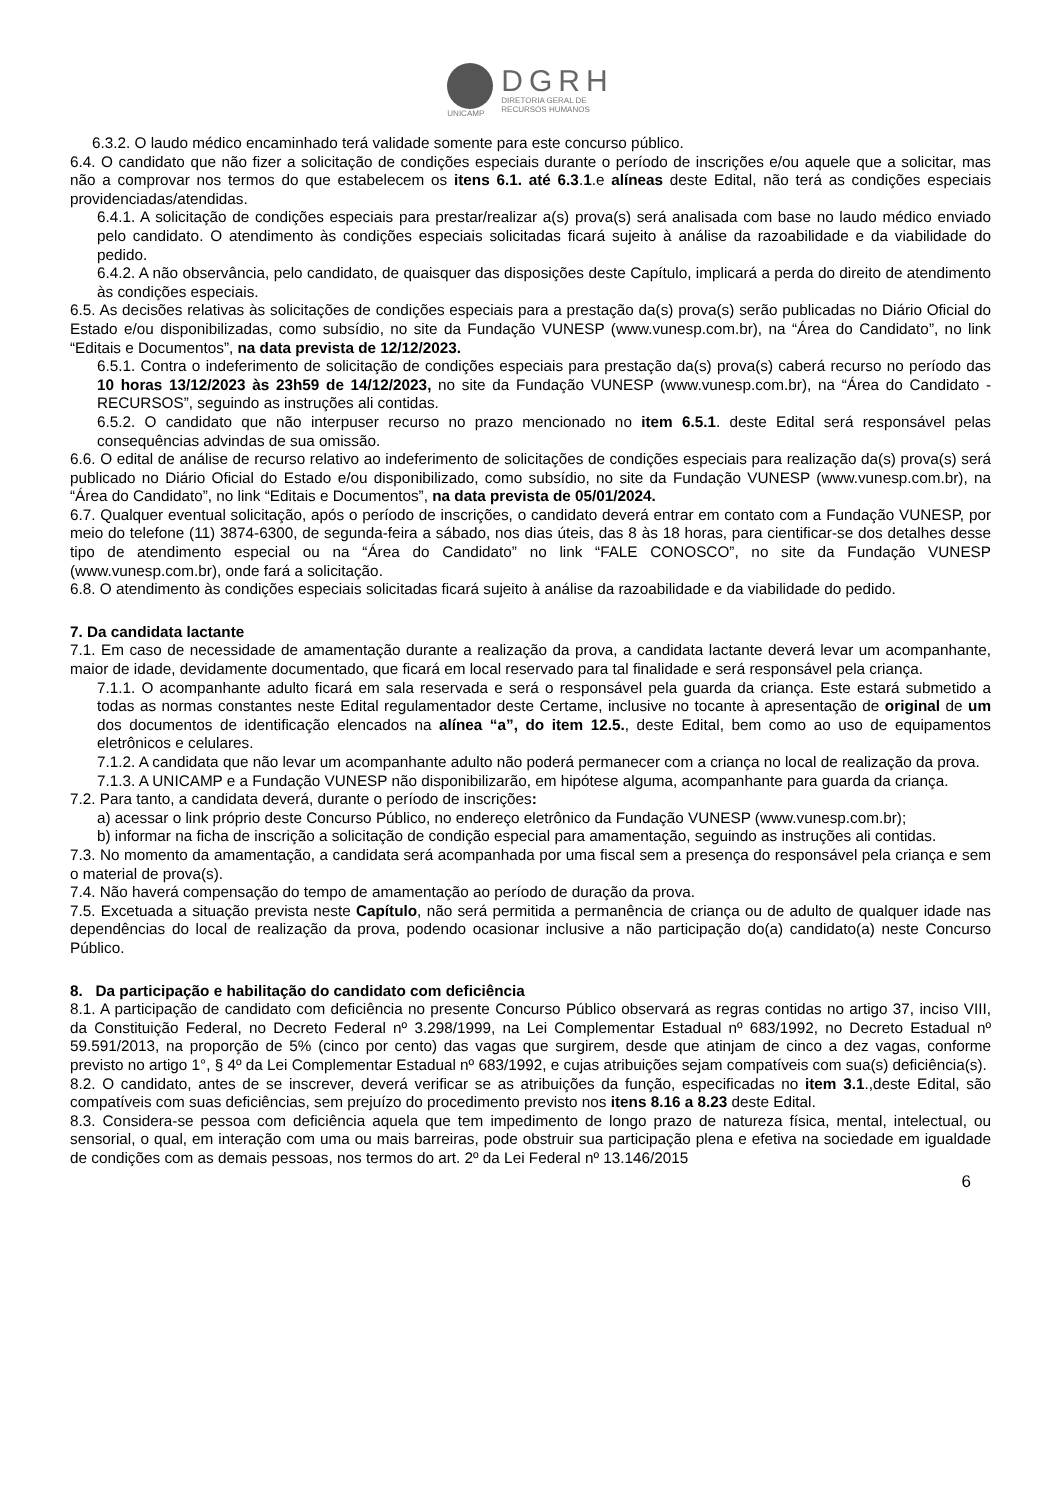UNICAMP
DGRH
DIRETORIA GERAL DE
RECURSOS HUMANOS
6.3.2. O laudo médico encaminhado terá validade somente para este concurso público.
6.4. O candidato que não fizer a solicitação de condições especiais durante o período de inscrições e/ou aquele que a solicitar, mas não a comprovar nos termos do que estabelecem os itens 6.1. até 6.3.1.e alíneas deste Edital, não terá as condições especiais providenciadas/atendidas.
6.4.1. A solicitação de condições especiais para prestar/realizar a(s) prova(s) será analisada com base no laudo médico enviado pelo candidato. O atendimento às condições especiais solicitadas ficará sujeito à análise da razoabilidade e da viabilidade do pedido.
6.4.2. A não observância, pelo candidato, de quaisquer das disposições deste Capítulo, implicará a perda do direito de atendimento às condições especiais.
6.5. As decisões relativas às solicitações de condições especiais para a prestação da(s) prova(s) serão publicadas no Diário Oficial do Estado e/ou disponibilizadas, como subsídio, no site da Fundação VUNESP (www.vunesp.com.br), na “Área do Candidato”, no link “Editais e Documentos”, na data prevista de 12/12/2023.
6.5.1. Contra o indeferimento de solicitação de condições especiais para prestação da(s) prova(s) caberá recurso no período das 10 horas 13/12/2023 às 23h59 de 14/12/2023, no site da Fundação VUNESP (www.vunesp.com.br), na “Área do Candidato - RECURSOS”, seguindo as instruções ali contidas.
6.5.2. O candidato que não interpuser recurso no prazo mencionado no item 6.5.1. deste Edital será responsável pelas consequências advindas de sua omissão.
6.6. O edital de análise de recurso relativo ao indeferimento de solicitações de condições especiais para realização da(s) prova(s) será publicado no Diário Oficial do Estado e/ou disponibilizado, como subsídio, no site da Fundação VUNESP (www.vunesp.com.br), na “Área do Candidato”, no link “Editais e Documentos”, na data prevista de 05/01/2024.
6.7. Qualquer eventual solicitação, após o período de inscrições, o candidato deverá entrar em contato com a Fundação VUNESP, por meio do telefone (11) 3874-6300, de segunda-feira a sábado, nos dias úteis, das 8 às 18 horas, para cientificar-se dos detalhes desse tipo de atendimento especial ou na “Área do Candidato” no link “FALE CONOSCO”, no site da Fundação VUNESP (www.vunesp.com.br), onde fará a solicitação.
6.8. O atendimento às condições especiais solicitadas ficará sujeito à análise da razoabilidade e da viabilidade do pedido.
7. Da candidata lactante
7.1. Em caso de necessidade de amamentação durante a realização da prova, a candidata lactante deverá levar um acompanhante, maior de idade, devidamente documentado, que ficará em local reservado para tal finalidade e será responsável pela criança.
7.1.1. O acompanhante adulto ficará em sala reservada e será o responsável pela guarda da criança. Este estará submetido a todas as normas constantes neste Edital regulamentador deste Certame, inclusive no tocante à apresentação de original de um dos documentos de identificação elencados na alínea “a”, do item 12.5., deste Edital, bem como ao uso de equipamentos eletrônicos e celulares.
7.1.2. A candidata que não levar um acompanhante adulto não poderá permanecer com a criança no local de realização da prova.
7.1.3. A UNICAMP e a Fundação VUNESP não disponibilizarão, em hipótese alguma, acompanhante para guarda da criança.
7.2. Para tanto, a candidata deverá, durante o período de inscrições:
a) acessar o link próprio deste Concurso Público, no endereço eletrônico da Fundação VUNESP (www.vunesp.com.br);
b) informar na ficha de inscrição a solicitação de condição especial para amamentação, seguindo as instruções ali contidas.
7.3. No momento da amamentação, a candidata será acompanhada por uma fiscal sem a presença do responsável pela criança e sem o material de prova(s).
7.4. Não haverá compensação do tempo de amamentação ao período de duração da prova.
7.5. Excetuada a situação prevista neste Capítulo, não será permitida a permanência de criança ou de adulto de qualquer idade nas dependências do local de realização da prova, podendo ocasionar inclusive a não participação do(a) candidato(a) neste Concurso Público.
8. Da participação e habilitação do candidato com deficiência
8.1. A participação de candidato com deficiência no presente Concurso Público observará as regras contidas no artigo 37, inciso VIII, da Constituição Federal, no Decreto Federal nº 3.298/1999, na Lei Complementar Estadual nº 683/1992, no Decreto Estadual nº 59.591/2013, na proporção de 5% (cinco por cento) das vagas que surgirem, desde que atinjam de cinco a dez vagas, conforme previsto no artigo 1°, § 4º da Lei Complementar Estadual nº 683/1992, e cujas atribuições sejam compatíveis com sua(s) deficiência(s).
8.2. O candidato, antes de se inscrever, deverá verificar se as atribuições da função, especificadas no item 3.1.,deste Edital, são compatíveis com suas deficiências, sem prejuízo do procedimento previsto nos itens 8.16 a 8.23 deste Edital.
8.3. Considera-se pessoa com deficiência aquela que tem impedimento de longo prazo de natureza física, mental, intelectual, ou sensorial, o qual, em interação com uma ou mais barreiras, pode obstruir sua participação plena e efetiva na sociedade em igualdade de condições com as demais pessoas, nos termos do art. 2º da Lei Federal nº 13.146/2015
6